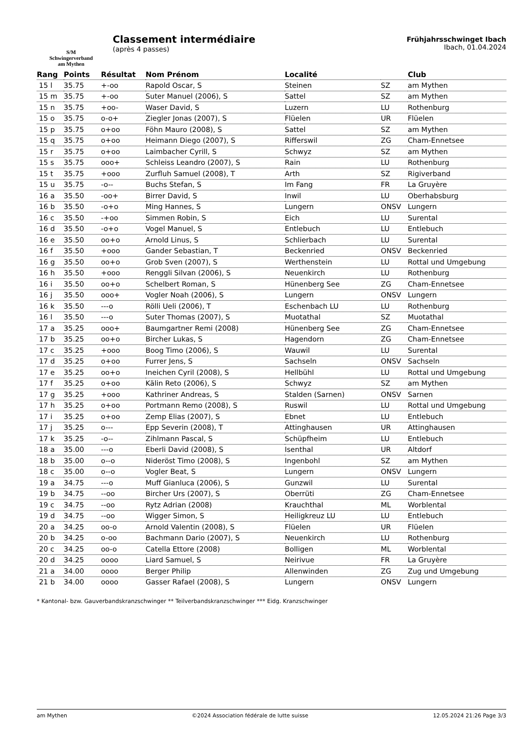S/M
Schwingerverband
am Mythen
Classement intermédiaire
(après 4 passes)
Frühjahrsschwinget Ibach
Ibach, 01.04.2024
| Rang | Points | Résultat | Nom Prénom | Localité | | Club |
| --- | --- | --- | --- | --- | --- | --- |
| 15 l | 35.75 | +-oo | Rapold Oscar, S | Steinen | SZ | am Mythen |
| 15 m | 35.75 | +-oo | Suter Manuel (2006), S | Sattel | SZ | am Mythen |
| 15 n | 35.75 | +oo- | Waser David, S | Luzern | LU | Rothenburg |
| 15 o | 35.75 | o-o+ | Ziegler Jonas (2007), S | Flüelen | UR | Flüelen |
| 15 p | 35.75 | o+oo | Föhn Mauro (2008), S | Sattel | SZ | am Mythen |
| 15 q | 35.75 | o+oo | Heimann Diego (2007), S | Rifferswil | ZG | Cham-Ennetsee |
| 15 r | 35.75 | o+oo | Laimbacher Cyrill, S | Schwyz | SZ | am Mythen |
| 15 s | 35.75 | ooo+ | Schleiss Leandro (2007), S | Rain | LU | Rothenburg |
| 15 t | 35.75 | +ooo | Zurfluh Samuel (2008), T | Arth | SZ | Rigiverband |
| 15 u | 35.75 | -o-- | Buchs Stefan, S | Im Fang | FR | La Gruyère |
| 16 a | 35.50 | -oo+ | Birrer David, S | Inwil | LU | Oberhabsburg |
| 16 b | 35.50 | -o+o | Ming Hannes, S | Lungern | ONSV | Lungern |
| 16 c | 35.50 | -+oo | Simmen Robin, S | Eich | LU | Surental |
| 16 d | 35.50 | -o+o | Vogel Manuel, S | Entlebuch | LU | Entlebuch |
| 16 e | 35.50 | oo+o | Arnold Linus, S | Schlierbach | LU | Surental |
| 16 f | 35.50 | +ooo | Gander Sebastian, T | Beckenried | ONSV | Beckenried |
| 16 g | 35.50 | oo+o | Grob Sven (2007), S | Werthenstein | LU | Rottal und Umgebung |
| 16 h | 35.50 | +ooo | Renggli Silvan (2006), S | Neuenkirch | LU | Rothenburg |
| 16 i | 35.50 | oo+o | Schelbert Roman, S | Hünenberg See | ZG | Cham-Ennetsee |
| 16 j | 35.50 | ooo+ | Vogler Noah (2006), S | Lungern | ONSV | Lungern |
| 16 k | 35.50 | ---o | Rölli Ueli (2006), T | Eschenbach LU | LU | Rothenburg |
| 16 l | 35.50 | ---o | Suter Thomas (2007), S | Muotathal | SZ | Muotathal |
| 17 a | 35.25 | ooo+ | Baumgartner Remi (2008) | Hünenberg See | ZG | Cham-Ennetsee |
| 17 b | 35.25 | oo+o | Bircher Lukas, S | Hagendorn | ZG | Cham-Ennetsee |
| 17 c | 35.25 | +ooo | Boog Timo (2006), S | Wauwil | LU | Surental |
| 17 d | 35.25 | o+oo | Furrer Jens, S | Sachseln | ONSV | Sachseln |
| 17 e | 35.25 | oo+o | Ineichen Cyril (2008), S | Hellbühl | LU | Rottal und Umgebung |
| 17 f | 35.25 | o+oo | Kälin Reto (2006), S | Schwyz | SZ | am Mythen |
| 17 g | 35.25 | +ooo | Kathriner Andreas, S | Stalden (Sarnen) | ONSV | Sarnen |
| 17 h | 35.25 | o+oo | Portmann Remo (2008), S | Ruswil | LU | Rottal und Umgebung |
| 17 i | 35.25 | o+oo | Zemp Elias (2007), S | Ebnet | LU | Entlebuch |
| 17 j | 35.25 | o--- | Epp Severin (2008), T | Attinghausen | UR | Attinghausen |
| 17 k | 35.25 | -o-- | Zihlmann Pascal, S | Schüpfheim | LU | Entlebuch |
| 18 a | 35.00 | ---o | Eberli David (2008), S | Isenthal | UR | Altdorf |
| 18 b | 35.00 | o--o | Nideröst Timo (2008), S | Ingenbohl | SZ | am Mythen |
| 18 c | 35.00 | o--o | Vogler Beat, S | Lungern | ONSV | Lungern |
| 19 a | 34.75 | ---o | Muff Gianluca (2006), S | Gunzwil | LU | Surental |
| 19 b | 34.75 | --oo | Bircher Urs (2007), S | Oberrüti | ZG | Cham-Ennetsee |
| 19 c | 34.75 | --oo | Rytz Adrian (2008) | Krauchthal | ML | Worblental |
| 19 d | 34.75 | --oo | Wigger Simon, S | Heiligkreuz LU | LU | Entlebuch |
| 20 a | 34.25 | oo-o | Arnold Valentin (2008), S | Flüelen | UR | Flüelen |
| 20 b | 34.25 | o-oo | Bachmann Dario (2007), S | Neuenkirch | LU | Rothenburg |
| 20 c | 34.25 | oo-o | Catella Ettore (2008) | Bolligen | ML | Worblental |
| 20 d | 34.25 | oooo | Liard Samuel, S | Neirivue | FR | La Gruyère |
| 21 a | 34.00 | oooo | Berger Philip | Allenwinden | ZG | Zug und Umgebung |
| 21 b | 34.00 | oooo | Gasser Rafael (2008), S | Lungern | ONSV | Lungern |
* Kantonal- bzw. Gauverbandskranzschwinger ** Teilverbandskranzschwinger *** Eidg. Kranzschwinger
am Mythen ©2024 Association fédérale de lutte suisse 12.05.2024 21:26 Page 3/3